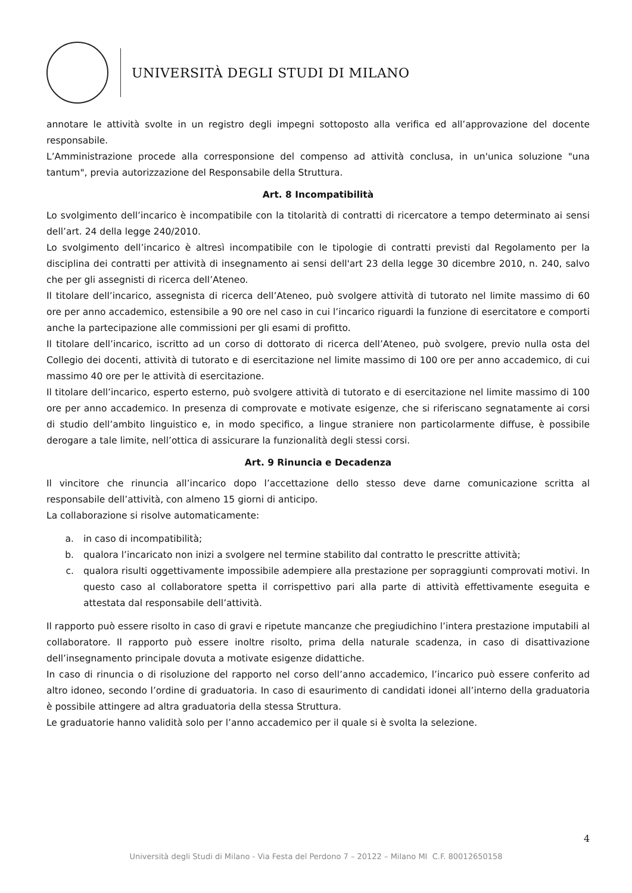UNIVERSITÀ DEGLI STUDI DI MILANO
annotare le attività svolte in un registro degli impegni sottoposto alla verifica ed all’approvazione del docente responsabile.
L’Amministrazione procede alla corresponsione del compenso ad attività conclusa, in un'unica soluzione "una tantum", previa autorizzazione del Responsabile della Struttura.
Art. 8 Incompatibilità
Lo svolgimento dell’incarico è incompatibile con la titolarità di contratti di ricercatore a tempo determinato ai sensi dell’art. 24 della legge 240/2010.
Lo svolgimento dell’incarico è altresì incompatibile con le tipologie di contratti previsti dal Regolamento per la disciplina dei contratti per attività di insegnamento ai sensi dell'art 23 della legge 30 dicembre 2010, n. 240, salvo che per gli assegnisti di ricerca dell’Ateneo.
Il titolare dell’incarico, assegnista di ricerca dell’Ateneo, può svolgere attività di tutorato nel limite massimo di 60 ore per anno accademico, estensibile a 90 ore nel caso in cui l’incarico riguardi la funzione di esercitatore e comporti anche la partecipazione alle commissioni per gli esami di profitto.
Il titolare dell’incarico, iscritto ad un corso di dottorato di ricerca dell’Ateneo, può svolgere, previo nulla osta del Collegio dei docenti, attività di tutorato e di esercitazione nel limite massimo di 100 ore per anno accademico, di cui massimo 40 ore per le attività di esercitazione.
Il titolare dell’incarico, esperto esterno, può svolgere attività di tutorato e di esercitazione nel limite massimo di 100 ore per anno accademico. In presenza di comprovate e motivate esigenze, che si riferiscano segnatamente ai corsi di studio dell’ambito linguistico e, in modo specifico, a lingue straniere non particolarmente diffuse, è possibile derogare a tale limite, nell’ottica di assicurare la funzionalità degli stessi corsi.
Art. 9 Rinuncia e Decadenza
Il vincitore che rinuncia all’incarico dopo l’accettazione dello stesso deve darne comunicazione scritta al responsabile dell’attività, con almeno 15 giorni di anticipo.
La collaborazione si risolve automaticamente:
a. in caso di incompatibilità;
b. qualora l’incaricato non inizi a svolgere nel termine stabilito dal contratto le prescritte attività;
c. qualora risulti oggettivamente impossibile adempiere alla prestazione per sopraggiunti comprovati motivi. In questo caso al collaboratore spetta il corrispettivo pari alla parte di attività effettivamente eseguita e attestata dal responsabile dell’attività.
Il rapporto può essere risolto in caso di gravi e ripetute mancanze che pregiudichino l’intera prestazione imputabili al collaboratore. Il rapporto può essere inoltre risolto, prima della naturale scadenza, in caso di disattivazione dell’insegnamento principale dovuta a motivate esigenze didattiche.
In caso di rinuncia o di risoluzione del rapporto nel corso dell’anno accademico, l’incarico può essere conferito ad altro idoneo, secondo l’ordine di graduatoria. In caso di esaurimento di candidati idonei all’interno della graduatoria è possibile attingere ad altra graduatoria della stessa Struttura.
Le graduatorie hanno validità solo per l’anno accademico per il quale si è svolta la selezione.
4
Università degli Studi di Milano - Via Festa del Perdono 7 – 20122 – Milano MI C.F. 80012650158